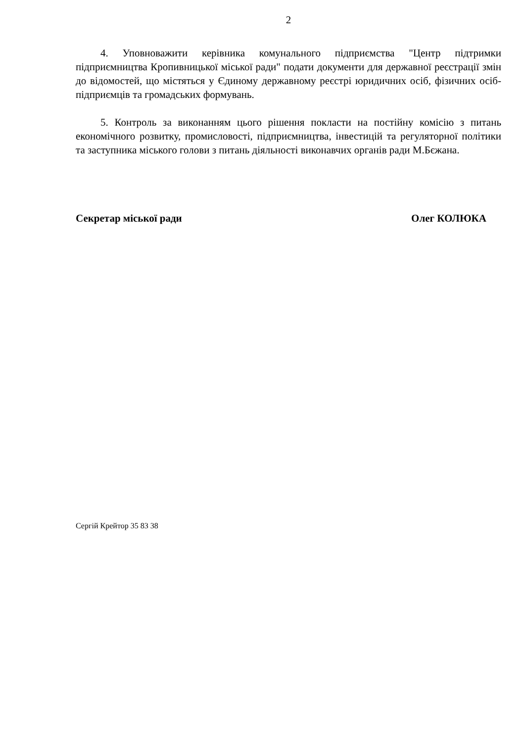2
4. Уповноважити керівника комунального підприємства "Центр підтримки підприємництва Кропивницької міської ради" подати документи для державної реєстрації змін до відомостей, що містяться у Єдиному державному реєстрі юридичних осіб, фізичних осіб-підприємців та громадських формувань.
5. Контроль за виконанням цього рішення покласти на постійну комісію з питань економічного розвитку, промисловості, підприємництва, інвестицій та регуляторної політики та заступника міського голови з питань діяльності виконавчих органів ради М.Бєжана.
Секретар міської ради Олег КОЛЮКА
Сергій Крейтор 35 83 38